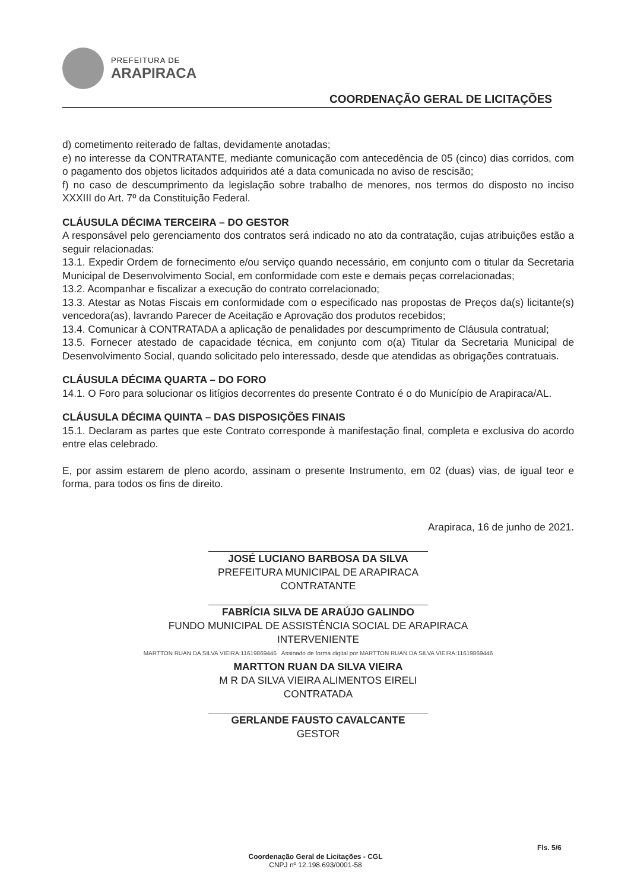PREFEITURA DE
ARAPIRACA
COORDENAÇÃO GERAL DE LICITAÇÕES
d) cometimento reiterado de faltas, devidamente anotadas;
e) no interesse da CONTRATANTE, mediante comunicação com antecedência de 05 (cinco) dias corridos, com o pagamento dos objetos licitados adquiridos até a data comunicada no aviso de rescisão;
f) no caso de descumprimento da legislação sobre trabalho de menores, nos termos do disposto no inciso XXXIII do Art. 7º da Constituição Federal.
CLÁUSULA DÉCIMA TERCEIRA – DO GESTOR
A responsável pelo gerenciamento dos contratos será indicado no ato da contratação, cujas atribuições estão a seguir relacionadas:
13.1. Expedir Ordem de fornecimento e/ou serviço quando necessário, em conjunto com o titular da Secretaria Municipal de Desenvolvimento Social, em conformidade com este e demais peças correlacionadas;
13.2. Acompanhar e fiscalizar a execução do contrato correlacionado;
13.3. Atestar as Notas Fiscais em conformidade com o especificado nas propostas de Preços da(s) licitante(s) vencedora(as), lavrando Parecer de Aceitação e Aprovação dos produtos recebidos;
13.4. Comunicar à CONTRATADA a aplicação de penalidades por descumprimento de Cláusula contratual;
13.5. Fornecer atestado de capacidade técnica, em conjunto com o(a) Titular da Secretaria Municipal de Desenvolvimento Social, quando solicitado pelo interessado, desde que atendidas as obrigações contratuais.
CLÁUSULA DÉCIMA QUARTA – DO FORO
14.1. O Foro para solucionar os litígios decorrentes do presente Contrato é o do Município de Arapiraca/AL.
CLÁUSULA DÉCIMA QUINTA – DAS DISPOSIÇÕES FINAIS
15.1. Declaram as partes que este Contrato corresponde à manifestação final, completa e exclusiva do acordo entre elas celebrado.
E, por assim estarem de pleno acordo, assinam o presente Instrumento, em 02 (duas) vias, de igual teor e forma, para todos os fins de direito.
Arapiraca, 16 de junho de 2021.
JOSÉ LUCIANO BARBOSA DA SILVA
PREFEITURA MUNICIPAL DE ARAPIRACA
CONTRATANTE
FABRÍCIA SILVA DE ARAÚJO GALINDO
FUNDO MUNICIPAL DE ASSISTÊNCIA SOCIAL DE ARAPIRACA
INTERVENIENTE
MARTTON RUAN DA SILVA VIEIRA:11619869446 Assinado de forma digital por MARTTON RUAN DA SILVA VIEIRA:11619869446
MARTTON RUAN DA SILVA VIEIRA
M R DA SILVA VIEIRA ALIMENTOS EIRELI
CONTRATADA
GERLANDE FAUSTO CAVALCANTE
GESTOR
Fls. 5/6
Coordenação Geral de Licitações - CGL
CNPJ nº 12.198.693/0001-58